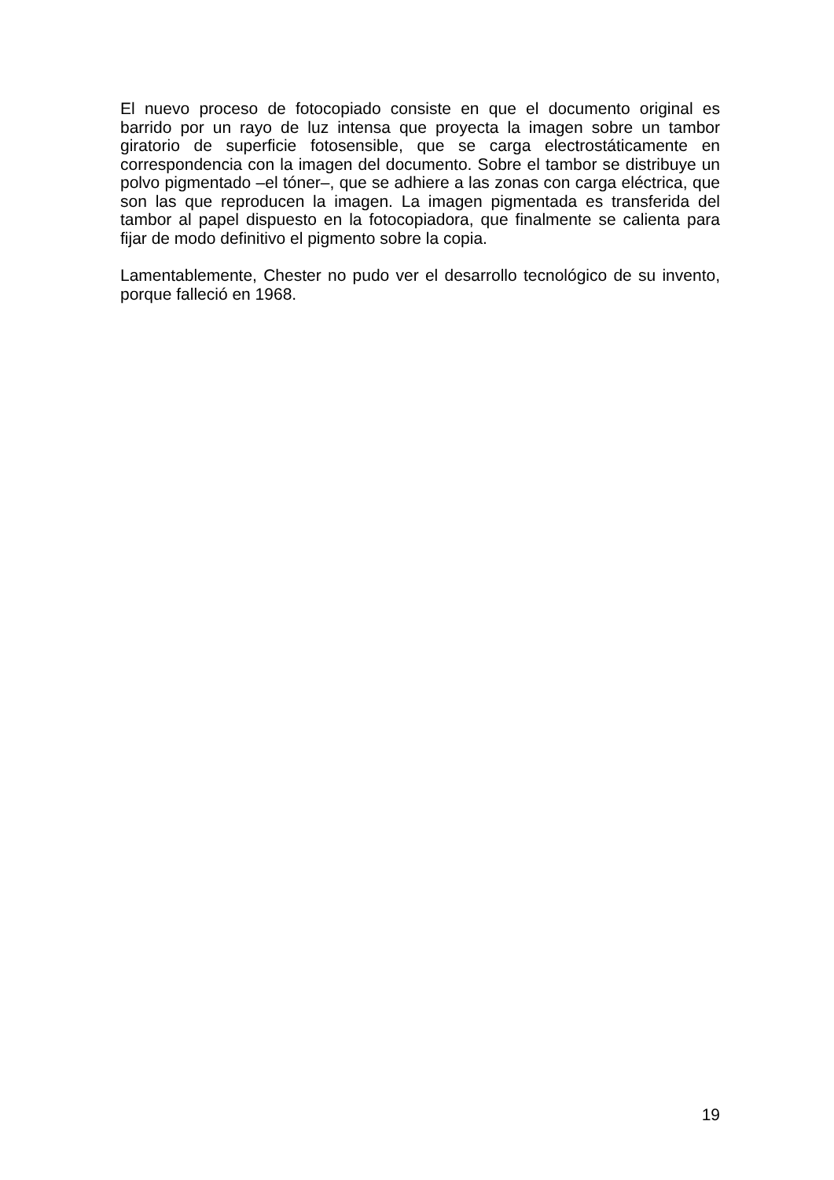El nuevo proceso de fotocopiado consiste en que el documento original es barrido por un rayo de luz intensa que proyecta la imagen sobre un tambor giratorio de superficie fotosensible, que se carga electrostáticamente en correspondencia con la imagen del documento. Sobre el tambor se distribuye un polvo pigmentado –el tóner–, que se adhiere a las zonas con carga eléctrica, que son las que reproducen la imagen. La imagen pigmentada es transferida del tambor al papel dispuesto en la fotocopiadora, que finalmente se calienta para fijar de modo definitivo el pigmento sobre la copia.
Lamentablemente, Chester no pudo ver el desarrollo tecnológico de su invento, porque falleció en 1968.
19